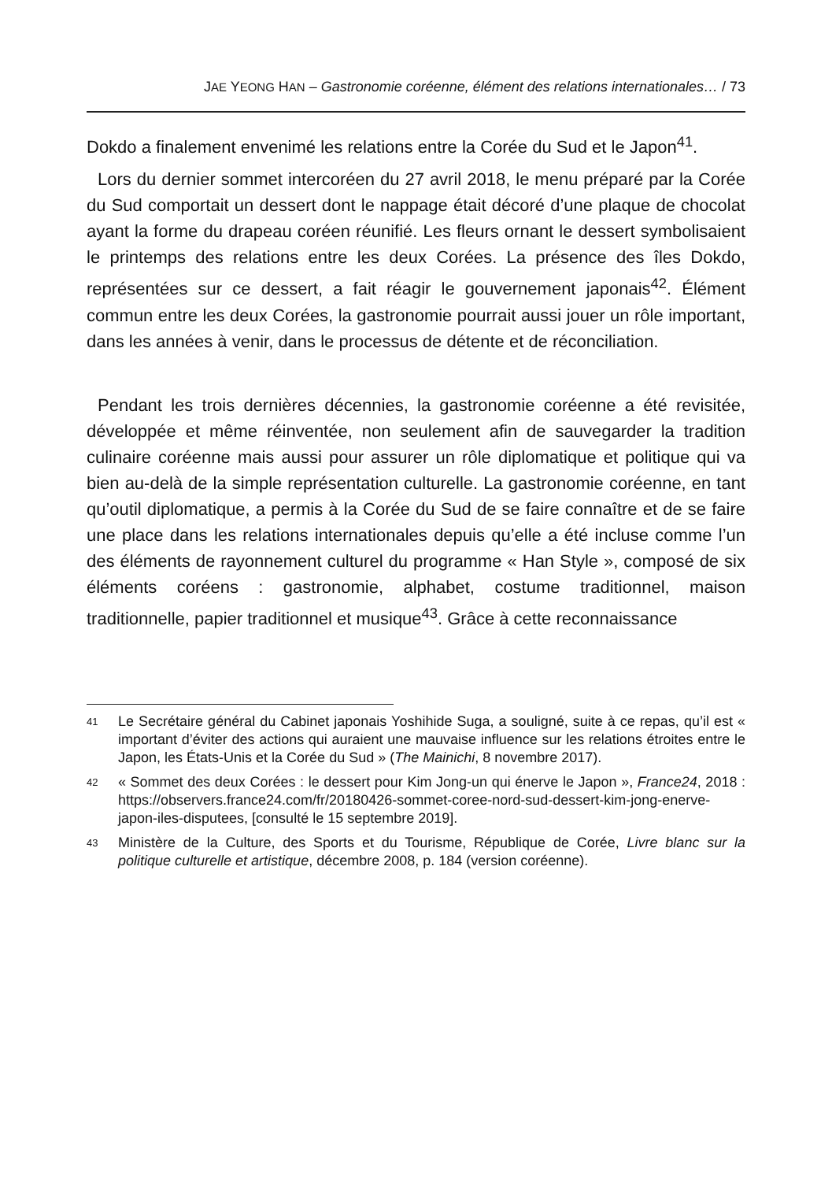JAE YEONG HAN – Gastronomie coréenne, élément des relations internationales… / 73
Dokdo a finalement envenimé les relations entre la Corée du Sud et le Japon<sup>41</sup>.
Lors du dernier sommet intercoréen du 27 avril 2018, le menu préparé par la Corée du Sud comportait un dessert dont le nappage était décoré d’une plaque de chocolat ayant la forme du drapeau coréen réunifié. Les fleurs ornant le dessert symbolisaient le printemps des relations entre les deux Corées. La présence des îles Dokdo, représentées sur ce dessert, a fait réagir le gouvernement japonais<sup>42</sup>. Élément commun entre les deux Corées, la gastronomie pourrait aussi jouer un rôle important, dans les années à venir, dans le processus de détente et de réconciliation.
Pendant les trois dernières décennies, la gastronomie coréenne a été revisitée, développée et même réinventée, non seulement afin de sauvegarder la tradition culinaire coréenne mais aussi pour assurer un rôle diplomatique et politique qui va bien au-delà de la simple représentation culturelle. La gastronomie coréenne, en tant qu’outil diplomatique, a permis à la Corée du Sud de se faire connaître et de se faire une place dans les relations internationales depuis qu’elle a été incluse comme l’un des éléments de rayonnement culturel du programme « Han Style », composé de six éléments coréens : gastronomie, alphabet, costume traditionnel, maison traditionnelle, papier traditionnel et musique<sup>43</sup>. Grâce à cette reconnaissance
41 Le Secrétaire général du Cabinet japonais Yoshihide Suga, a souligné, suite à ce repas, qu’il est « important d’éviter des actions qui auraient une mauvaise influence sur les relations étroites entre le Japon, les États-Unis et la Corée du Sud » (The Mainichi, 8 novembre 2017).
42 « Sommet des deux Corées : le dessert pour Kim Jong-un qui énerve le Japon », France24, 2018 : https://observers.france24.com/fr/20180426-sommet-coree-nord-sud-dessert-kim-jong-enerve-japon-iles-disputees, [consulté le 15 septembre 2019].
43 Ministère de la Culture, des Sports et du Tourisme, République de Corée, Livre blanc sur la politique culturelle et artistique, décembre 2008, p. 184 (version coréenne).